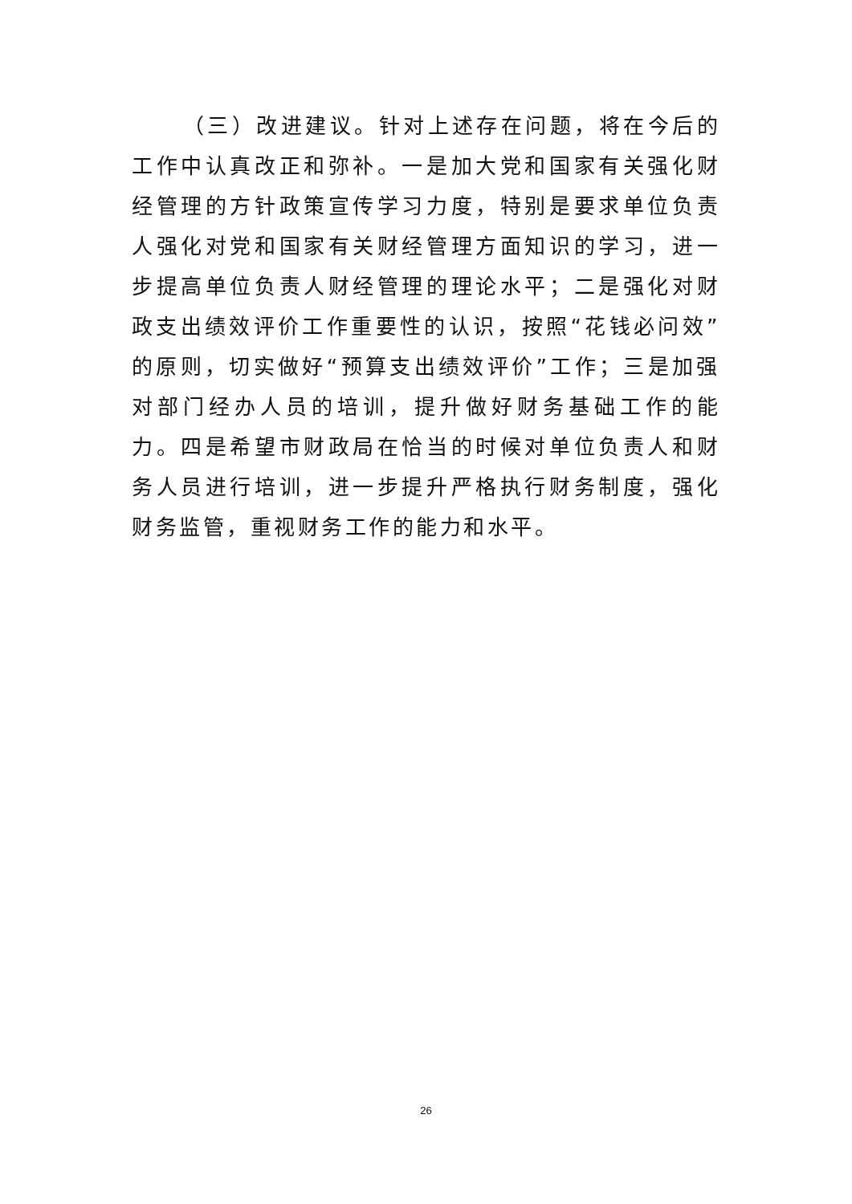（三）改进建议。针对上述存在问题，将在今后的工作中认真改正和弥补。一是加大党和国家有关强化财经管理的方针政策宣传学习力度，特别是要求单位负责人强化对党和国家有关财经管理方面知识的学习，进一步提高单位负责人财经管理的理论水平；二是强化对财政支出绩效评价工作重要性的认识，按照“花钱必问效”的原则，切实做好“预算支出绩效评价”工作；三是加强对部门经办人员的培训，提升做好财务基础工作的能力。四是希望市财政局在恰当的时候对单位负责人和财务人员进行培训，进一步提升严格执行财务制度，强化财务监管，重视财务工作的能力和水平。
26